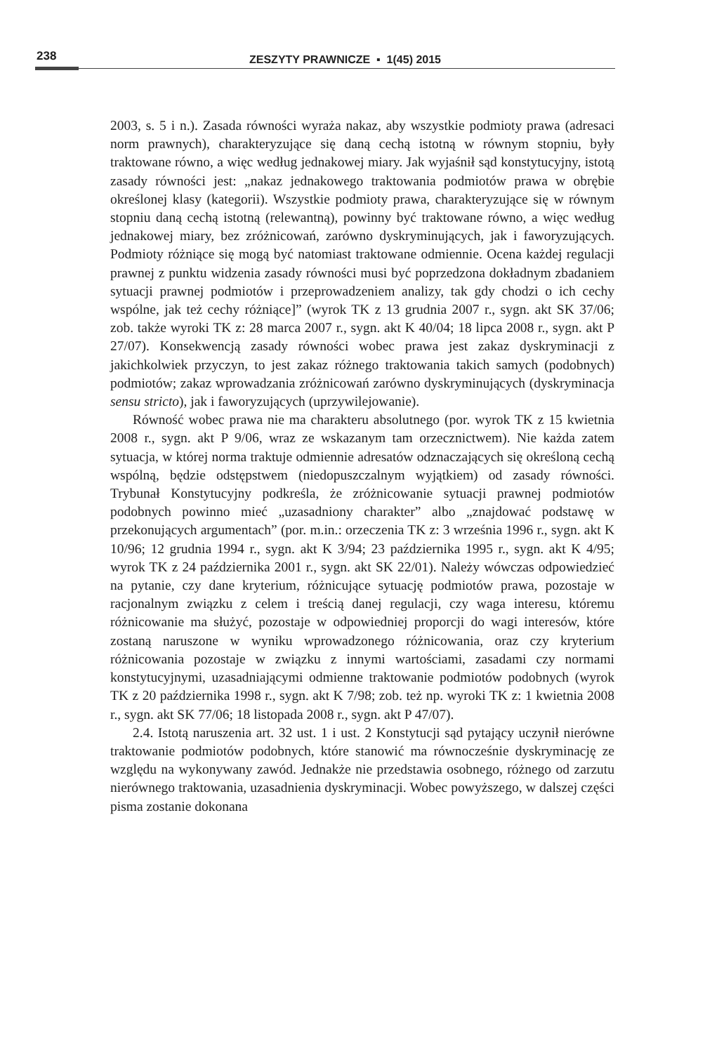238
ZESZYTY PRAWNICZE ▪ 1(45) 2015
2003, s. 5 i n.). Zasada równości wyraża nakaz, aby wszystkie podmioty prawa (adresaci norm prawnych), charakteryzujące się daną cechą istotną w równym stopniu, były traktowane równo, a więc według jednakowej miary. Jak wyjaśnił sąd konstytucyjny, istotą zasady równości jest: „nakaz jednakowego traktowania podmiotów prawa w obrębie określonej klasy (kategorii). Wszystkie podmioty prawa, charakteryzujące się w równym stopniu daną cechą istotną (relewantną), powinny być traktowane równo, a więc według jednakowej miary, bez zróżnicowań, zarówno dyskryminujących, jak i faworyzujących. Podmioty różniące się mogą być natomiast traktowane odmiennie. Ocena każdej regulacji prawnej z punktu widzenia zasady równości musi być poprzedzona dokładnym zbadaniem sytuacji prawnej podmiotów i przeprowadzeniem analizy, tak gdy chodzi o ich cechy wspólne, jak też cechy różniące]” (wyrok TK z 13 grudnia 2007 r., sygn. akt SK 37/06; zob. także wyroki TK z: 28 marca 2007 r., sygn. akt K 40/04; 18 lipca 2008 r., sygn. akt P 27/07). Konsekwencją zasady równości wobec prawa jest zakaz dyskryminacji z jakichkolwiek przyczyn, to jest zakaz różnego traktowania takich samych (podobnych) podmiotów; zakaz wprowadzania zróżnicowań zarówno dyskryminujących (dyskryminacja sensu stricto), jak i faworyzujących (uprzywilejowanie).
Równość wobec prawa nie ma charakteru absolutnego (por. wyrok TK z 15 kwietnia 2008 r., sygn. akt P 9/06, wraz ze wskazanym tam orzecznictwem). Nie każda zatem sytuacja, w której norma traktuje odmiennie adresatów odznaczających się określoną cechą wspólną, będzie odstępstwem (niedopuszczalnym wyjątkiem) od zasady równości. Trybunał Konstytucyjny podkreśla, że zróżnicowanie sytuacji prawnej podmiotów podobnych powinno mieć „uzasadniony charakter” albo „znajdować podstawę w przekonujących argumentach” (por. m.in.: orzeczenia TK z: 3 września 1996 r., sygn. akt K 10/96; 12 grudnia 1994 r., sygn. akt K 3/94; 23 października 1995 r., sygn. akt K 4/95; wyrok TK z 24 października 2001 r., sygn. akt SK 22/01). Należy wówczas odpowiedzieć na pytanie, czy dane kryterium, różnicujące sytuację podmiotów prawa, pozostaje w racjonalnym związku z celem i treścią danej regulacji, czy waga interesu, któremu różnicowanie ma służyć, pozostaje w odpowiedniej proporcji do wagi interesów, które zostaną naruszone w wyniku wprowadzonego różnicowania, oraz czy kryterium różnicowania pozostaje w związku z innymi wartościami, zasadami czy normami konstytucyjnymi, uzasadniającymi odmienne traktowanie podmiotów podobnych (wyrok TK z 20 października 1998 r., sygn. akt K 7/98; zob. też np. wyroki TK z: 1 kwietnia 2008 r., sygn. akt SK 77/06; 18 listopada 2008 r., sygn. akt P 47/07).
2.4. Istotą naruszenia art. 32 ust. 1 i ust. 2 Konstytucji sąd pytający uczynił nierówne traktowanie podmiotów podobnych, które stanowić ma równocześnie dyskryminację ze względu na wykonywany zawód. Jednakże nie przedstawia osobnego, różnego od zarzutu nierównego traktowania, uzasadnienia dyskryminacji. Wobec powyższego, w dalszej części pisma zostanie dokonana